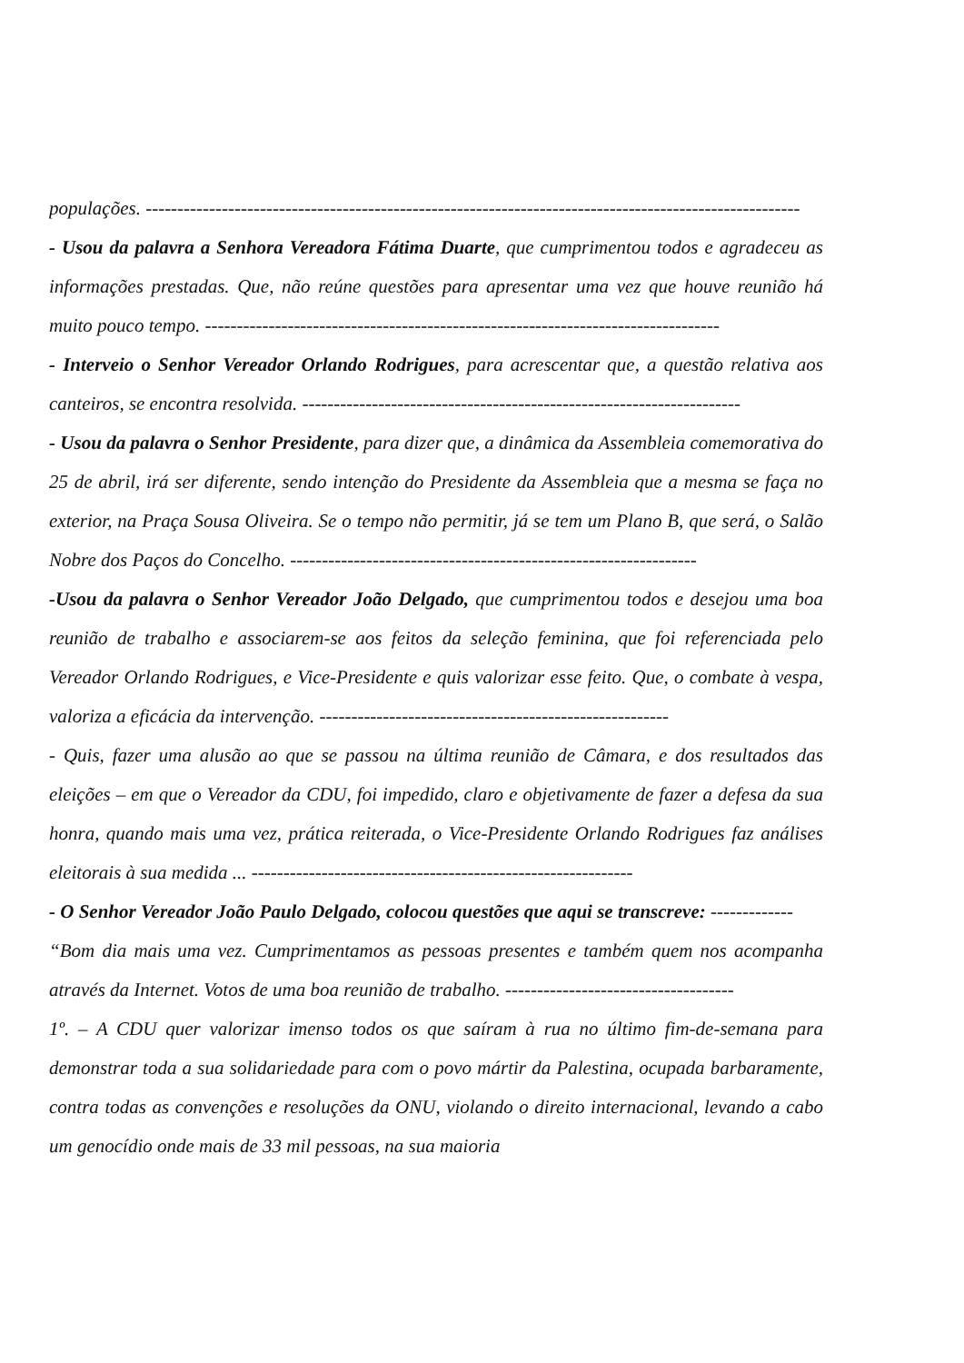populações. -------------------------------------------------------------------------------------------------------
- Usou da palavra a Senhora Vereadora Fátima Duarte, que cumprimentou todos e agradeceu as informações prestadas. Que, não reúne questões para apresentar uma vez que houve reunião há muito pouco tempo. ---------------------------------------------------------------------------------
- Interveio o Senhor Vereador Orlando Rodrigues, para acrescentar que, a questão relativa aos canteiros, se encontra resolvida. ---------------------------------------------------------------------
- Usou da palavra o Senhor Presidente, para dizer que, a dinâmica da Assembleia comemorativa do 25 de abril, irá ser diferente, sendo intenção do Presidente da Assembleia que a mesma se faça no exterior, na Praça Sousa Oliveira. Se o tempo não permitir, já se tem um Plano B, que será, o Salão Nobre dos Paços do Concelho. ----------------------------------------------------------------
-Usou da palavra o Senhor Vereador João Delgado, que cumprimentou todos e desejou uma boa reunião de trabalho e associarem-se aos feitos da seleção feminina, que foi referenciada pelo Vereador Orlando Rodrigues, e Vice-Presidente e quis valorizar esse feito. Que, o combate à vespa, valoriza a eficácia da intervenção. -------------------------------------------------------
- Quis, fazer uma alusão ao que se passou na última reunião de Câmara, e dos resultados das eleições – em que o Vereador da CDU, foi impedido, claro e objetivamente de fazer a defesa da sua honra, quando mais uma vez, prática reiterada, o Vice-Presidente Orlando Rodrigues faz análises eleitorais à sua medida ... ------------------------------------------------------------
- O Senhor Vereador João Paulo Delgado, colocou questões que aqui se transcreve: -------------
“Bom dia mais uma vez. Cumprimentamos as pessoas presentes e também quem nos acompanha através da Internet. Votos de uma boa reunião de trabalho. ------------------------------------
1º. – A CDU quer valorizar imenso todos os que saíram à rua no último fim-de-semana para demonstrar toda a sua solidariedade para com o povo mártir da Palestina, ocupada barbaramente, contra todas as convenções e resoluções da ONU, violando o direito internacional, levando a cabo um genocídio onde mais de 33 mil pessoas, na sua maioria